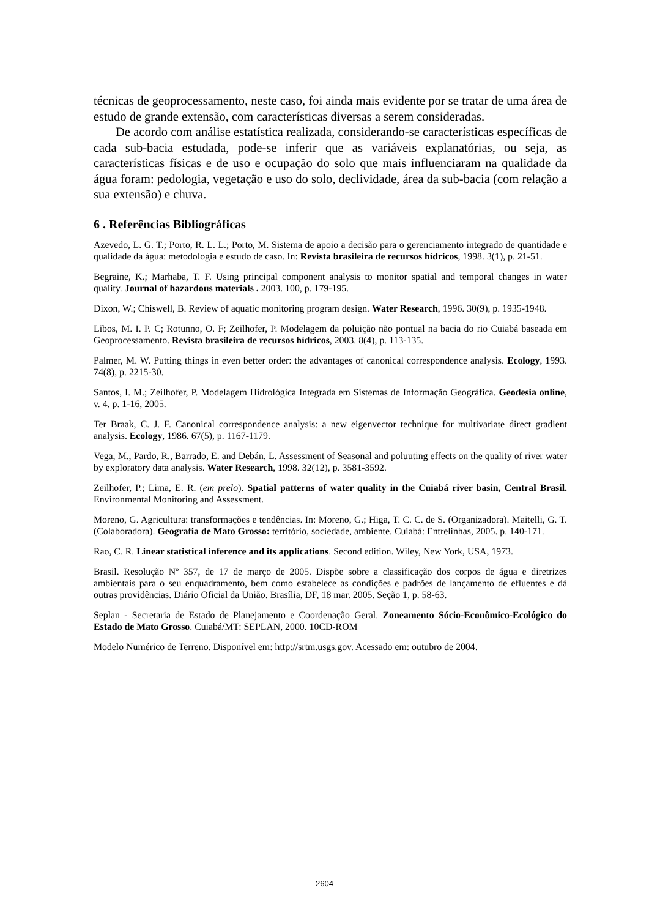técnicas de geoprocessamento, neste caso, foi ainda mais evidente por se tratar de uma área de estudo de grande extensão, com características diversas a serem consideradas.
De acordo com análise estatística realizada, considerando-se características específicas de cada sub-bacia estudada, pode-se inferir que as variáveis explanatórias, ou seja, as características físicas e de uso e ocupação do solo que mais influenciaram na qualidade da água foram: pedologia, vegetação e uso do solo, declividade, área da sub-bacia (com relação a sua extensão) e chuva.
6 . Referências Bibliográficas
Azevedo, L. G. T.; Porto, R. L. L.; Porto, M. Sistema de apoio a decisão para o gerenciamento integrado de quantidade e qualidade da água: metodologia e estudo de caso. In: Revista brasileira de recursos hídricos, 1998. 3(1), p. 21-51.
Begraine, K.; Marhaba, T. F. Using principal component analysis to monitor spatial and temporal changes in water quality. Journal of hazardous materials . 2003. 100, p. 179-195.
Dixon, W.; Chiswell, B. Review of aquatic monitoring program design. Water Research, 1996. 30(9), p. 1935-1948.
Libos, M. I. P. C; Rotunno, O. F; Zeilhofer, P. Modelagem da poluição não pontual na bacia do rio Cuiabá baseada em Geoprocessamento. Revista brasileira de recursos hídricos, 2003. 8(4), p. 113-135.
Palmer, M. W. Putting things in even better order: the advantages of canonical correspondence analysis. Ecology, 1993. 74(8), p. 2215-30.
Santos, I. M.; Zeilhofer, P. Modelagem Hidrológica Integrada em Sistemas de Informação Geográfica. Geodesia online, v. 4, p. 1-16, 2005.
Ter Braak, C. J. F. Canonical correspondence analysis: a new eigenvector technique for multivariate direct gradient analysis. Ecology, 1986. 67(5), p. 1167-1179.
Vega, M., Pardo, R., Barrado, E. and Debán, L. Assessment of Seasonal and poluuting effects on the quality of river water by exploratory data analysis. Water Research, 1998. 32(12), p. 3581-3592.
Zeilhofer, P.; Lima, E. R. (em prelo). Spatial patterns of water quality in the Cuiabá river basin, Central Brasil. Environmental Monitoring and Assessment.
Moreno, G. Agricultura: transformações e tendências. In: Moreno, G.; Higa, T. C. C. de S. (Organizadora). Maitelli, G. T. (Colaboradora). Geografia de Mato Grosso: território, sociedade, ambiente. Cuiabá: Entrelinhas, 2005. p. 140-171.
Rao, C. R. Linear statistical inference and its applications. Second edition. Wiley, New York, USA, 1973.
Brasil. Resolução Nº 357, de 17 de março de 2005. Dispõe sobre a classificação dos corpos de água e diretrizes ambientais para o seu enquadramento, bem como estabelece as condições e padrões de lançamento de efluentes e dá outras providências. Diário Oficial da União. Brasília, DF, 18 mar. 2005. Seção 1, p. 58-63.
Seplan - Secretaria de Estado de Planejamento e Coordenação Geral. Zoneamento Sócio-Econômico-Ecológico do Estado de Mato Grosso. Cuiabá/MT: SEPLAN, 2000. 10CD-ROM
Modelo Numérico de Terreno. Disponível em: http://srtm.usgs.gov. Acessado em: outubro de 2004.
2604